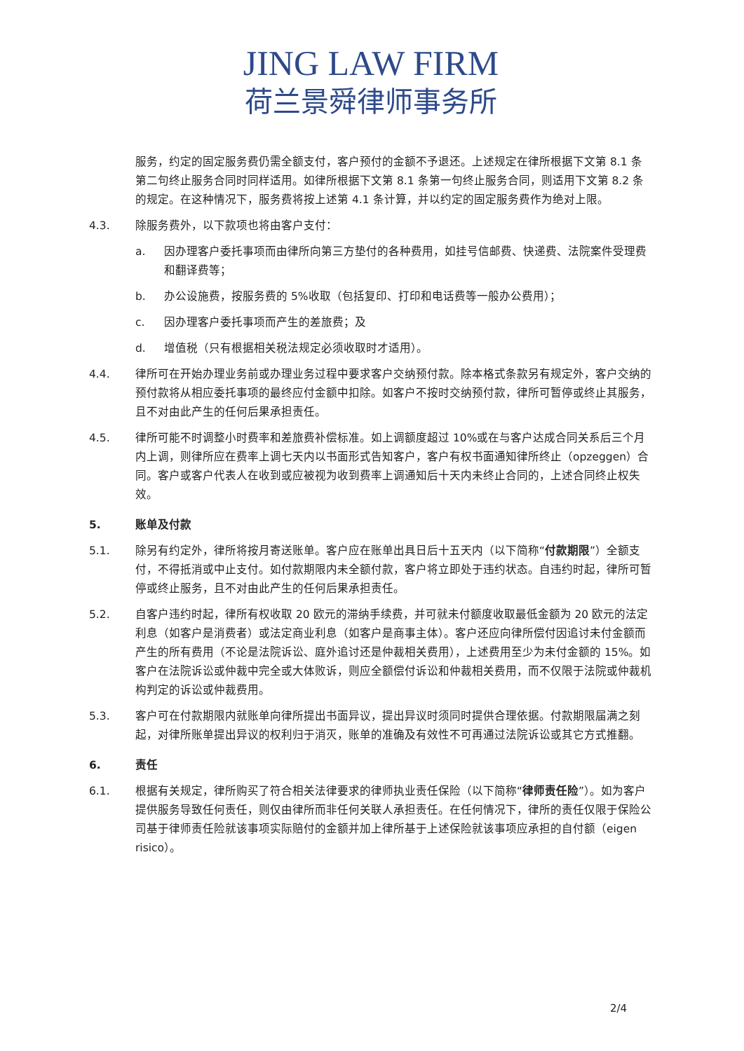JING LAW FIRM
荷兰景舜律师事务所
服务，约定的固定服务费仍需全额支付，客户预付的金额不予退还。上述规定在律所根据下文第 8.1 条第二句终止服务合同时同样适用。如律所根据下文第 8.1 条第一句终止服务合同，则适用下文第 8.2 条的规定。在这种情况下，服务费将按上述第 4.1 条计算，并以约定的固定服务费作为绝对上限。
4.3. 除服务费外，以下款项也将由客户支付：
a. 因办理客户委托事项而由律所向第三方垫付的各种费用，如挂号信邮费、快递费、法院案件受理费和翻译费等；
b. 办公设施费，按服务费的 5%收取（包括复印、打印和电话费等一般办公费用）；
c. 因办理客户委托事项而产生的差旅费；及
d. 增值税（只有根据相关税法规定必须收取时才适用）。
4.4. 律所可在开始办理业务前或办理业务过程中要求客户交纳预付款。除本格式条款另有规定外，客户交纳的预付款将从相应委托事项的最终应付金额中扣除。如客户不按时交纳预付款，律所可暂停或终止其服务，且不对由此产生的任何后果承担责任。
4.5. 律所可能不时调整小时费率和差旅费补偿标准。如上调额度超过 10%或在与客户达成合同关系后三个月内上调，则律所应在费率上调七天内以书面形式告知客户，客户有权书面通知律所终止（opzeggen）合同。客户或客户代表人在收到或应被视为收到费率上调通知后十天内未终止合同的，上述合同终止权失效。
5. 账单及付款
5.1. 除另有约定外，律所将按月寄送账单。客户应在账单出具日后十五天内（以下简称“付款期限”）全额支付，不得抵消或中止支付。如付款期限内未全额付款，客户将立即处于违约状态。自违约时起，律所可暂停或终止服务，且不对由此产生的任何后果承担责任。
5.2. 自客户违约时起，律所有权收取 20 欧元的滞纳手续费，并可就未付额度收取最低金额为 20 欧元的法定利息（如客户是消费者）或法定商业利息（如客户是商事主体）。客户还应向律所偿付因追讨未付金额而产生的所有费用（不论是法院诉讼、庭外追讨还是仲裁相关费用），上述费用至少为未付金额的 15%。如客户在法院诉讼或仲裁中完全或大体败诉，则应全额偿付诉讼和仲裁相关费用，而不仅限于法院或仲裁机构判定的诉讼或仲裁费用。
5.3. 客户可在付款期限内就账单向律所提出书面异议，提出异议时须同时提供合理依据。付款期限届满之刻起，对律所账单提出异议的权利归于消灭，账单的准确及有效性不可再通过法院诉讼或其它方式推翻。
6. 责任
6.1. 根据有关规定，律所购买了符合相关法律要求的律师执业责任保险（以下简称“律师责任险”）。如为客户提供服务导致任何责任，则仅由律所而非任何关联人承担责任。在任何情况下，律所的责任仅限于保险公司基于律师责任险就该事项实际赔付的金额并加上律所基于上述保险就该事项应承担的自付额（eigen risico）。
2/4